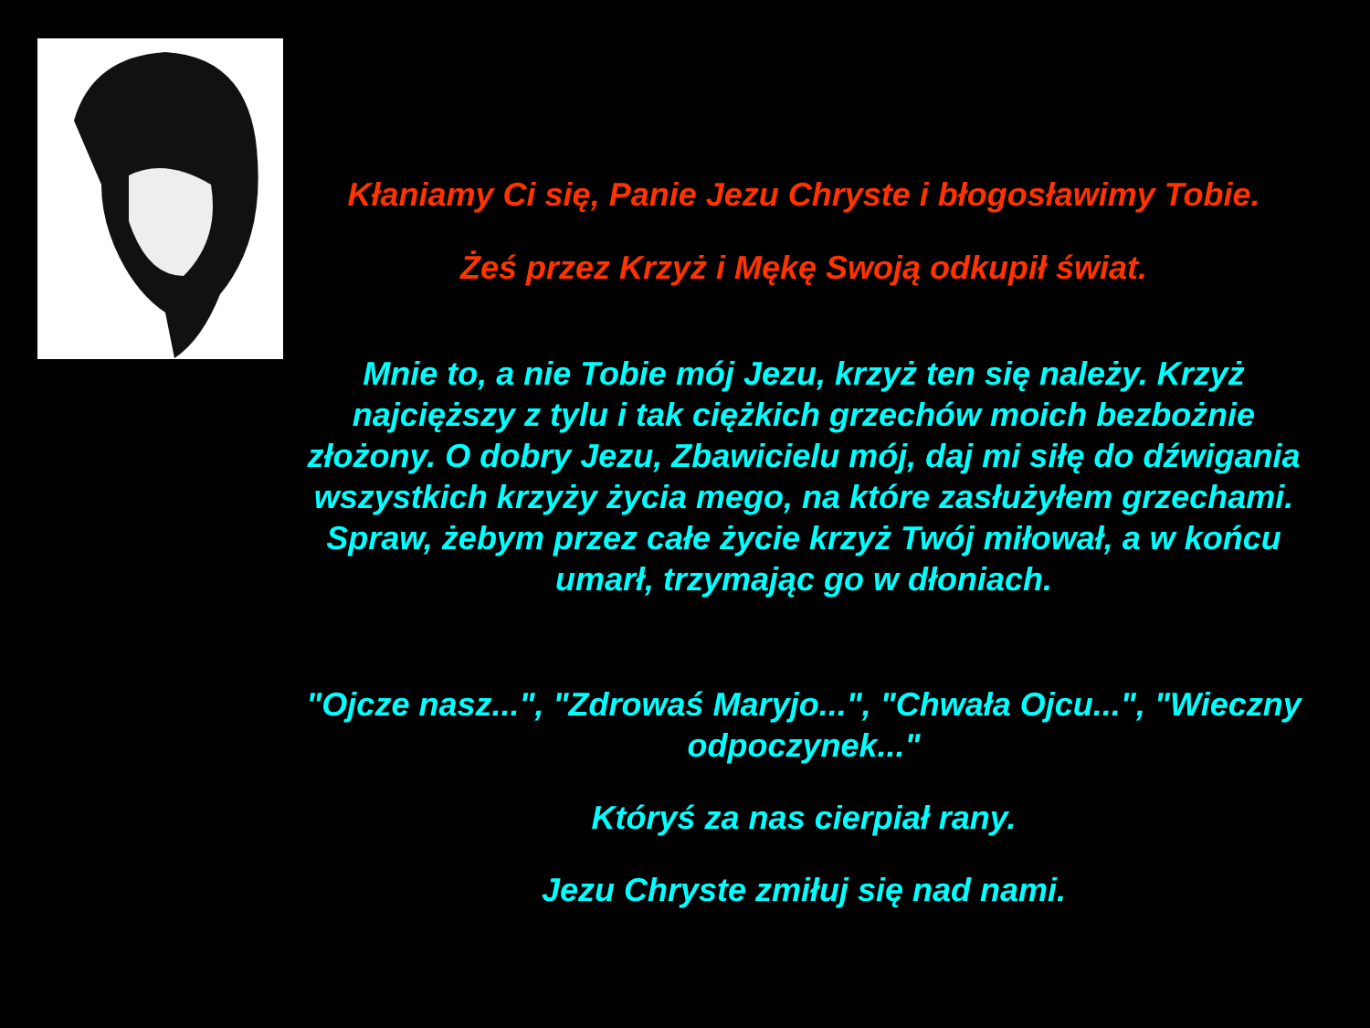Kłaniamy Ci się, Panie Jezu Chryste i błogosławimy Tobie.
Żeś przez Krzyż i Mękę Swoją odkupił świat.
Mnie to, a nie Tobie mój Jezu, krzyż ten się należy. Krzyż najcięższy z tylu i tak ciężkich grzechów moich bezbożnie złożony. O dobry Jezu, Zbawicielu mój, daj mi siłę do dźwigania wszystkich krzyży życia mego, na które zasłużyłem grzechami. Spraw, żebym przez całe życie krzyż Twój miłował, a w końcu umarł, trzymając go w dłoniach.
"Ojcze nasz...", "Zdrowaś Maryjo...", "Chwała Ojcu...", "Wieczny odpoczynek..."
Któryś za nas cierpiał rany.
Jezu Chryste zmiłuj się nad nami.